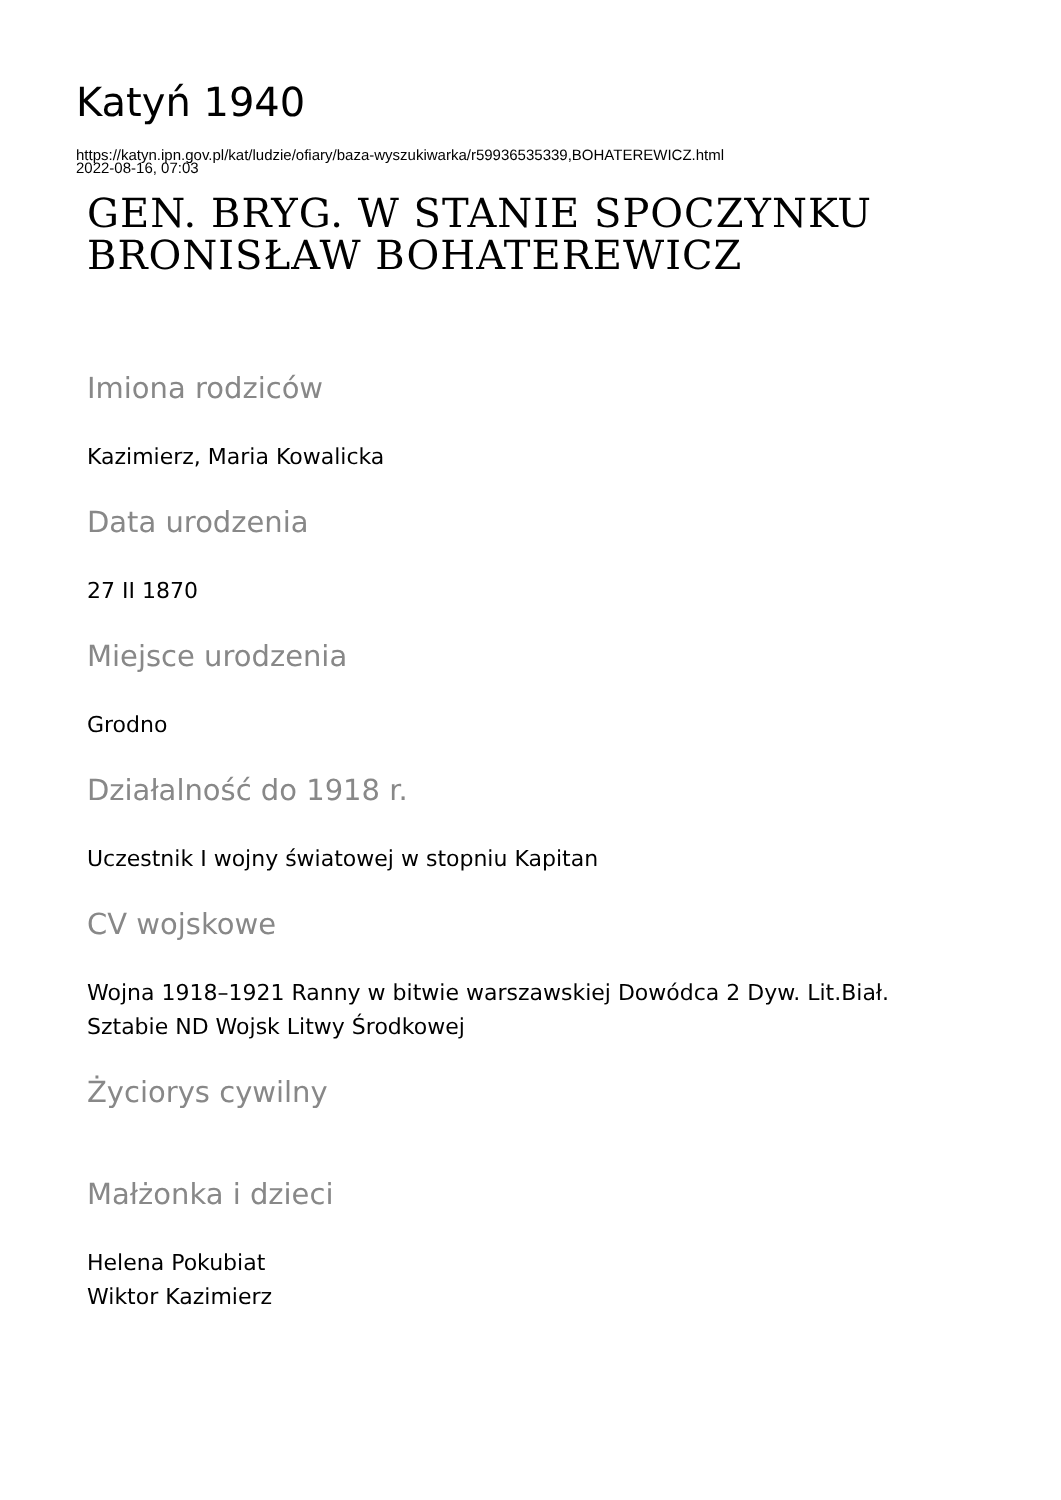Katyń 1940
https://katyn.ipn.gov.pl/kat/ludzie/ofiary/baza-wyszukiwarka/r59936535339,BOHATEREWICZ.html
2022-08-16, 07:03
GEN. BRYG. W STANIE SPOCZYNKU
BRONISŁAW BOHATEREWICZ
Imiona rodziców
Kazimierz, Maria Kowalicka
Data urodzenia
27 II 1870
Miejsce urodzenia
Grodno
Działalność do 1918 r.
Uczestnik I wojny światowej w stopniu Kapitan
CV wojskowe
Wojna 1918–1921 Ranny w bitwie warszawskiej Dowódca 2 Dyw. Lit.Biał.
Sztabie ND Wojsk Litwy Środkowej
Życiorys cywilny
Małżonka i dzieci
Helena Pokubiat
Wiktor Kazimierz